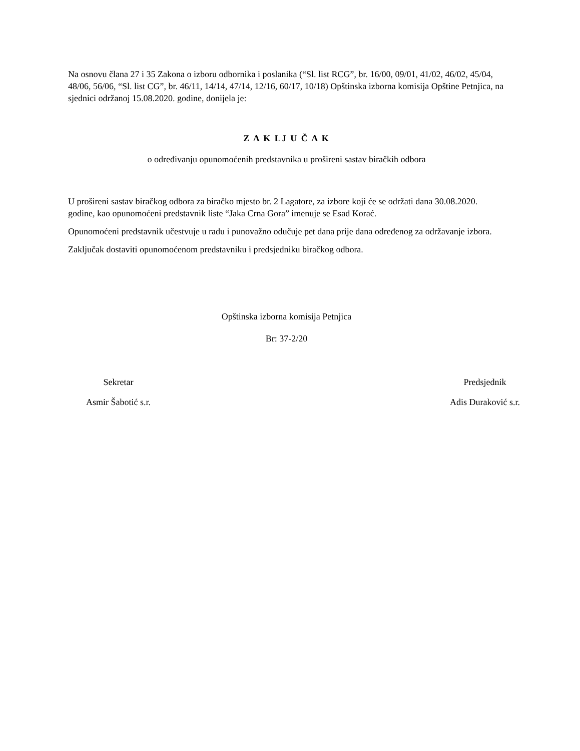Na osnovu člana 27 i 35 Zakona o izboru odbornika i poslanika (“Sl. list RCG”, br. 16/00, 09/01, 41/02, 46/02, 45/04, 48/06, 56/06, “Sl. list CG”, br. 46/11, 14/14, 47/14, 12/16, 60/17, 10/18) Opštinska izborna komisija Opštine Petnjica, na sjednici održanoj 15.08.2020. godine, donijela je:
Z A K LJ U Č A K
o određivanju opunomoćenih predstavnika u prošireni sastav biračkih odbora
U prošireni sastav biračkog odbora za biračko mjesto br. 2 Lagatore, za izbore koji će se održati dana 30.08.2020. godine, kao opunomoćeni predstavnik liste “Jaka Crna Gora” imenuje se Esad Korać.
Opunomoćeni predstavnik učestvuje u radu i punovažno odučuje pet dana prije dana određenog za održavanje izbora.
Zaključak dostaviti opunomoćenom predstavniku i predsjedniku biračkog odbora.
Opštinska izborna komisija Petnjica
Br: 37-2/20
Sekretar
Asmir Šabotić s.r.
Predsjednik
Adis Duraković s.r.